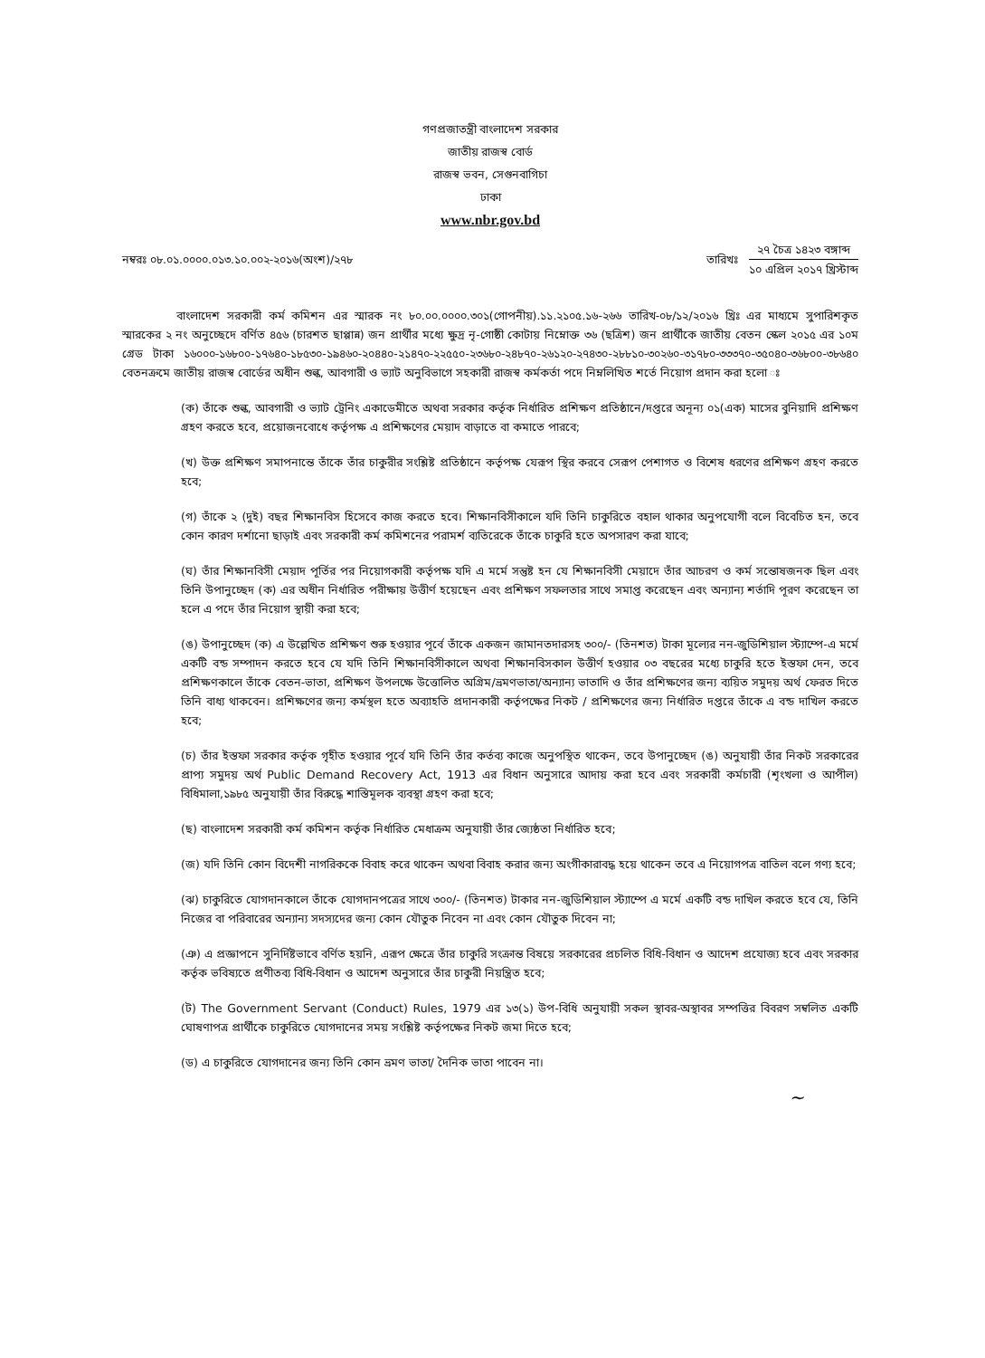গণপ্রজাতন্ত্রী বাংলাদেশ সরকার
জাতীয় রাজস্ব বোর্ড
রাজস্ব ভবন, সেগুনবাগিচা
ঢাকা
www.nbr.gov.bd
নম্বরঃ ০৮.০১.০০০০.০১৩.১০.০০২-২০১৬(অংশ)/২৭৮
তারিখঃ
২৭ চৈত্র ১৪২৩ বঙ্গাব্দ
১০ এপ্রিল ২০১৭ খ্রিস্টাব্দ
বাংলাদেশ সরকারী কর্ম কমিশন এর স্মারক নং ৮০.০০.০০০০.৩০১(গোপনীয়).১১.২১০৫.১৬-২৬৬ তারিখ-০৮/১২/২০১৬ খ্রিঃ এর মাধ্যমে সুপারিশকৃত স্মারকের ২ নং অনুচ্ছেদে বর্ণিত ৪৫৬ (চারশত ছাপ্পান্ন) জন প্রার্থীর মধ্যে ক্ষুদ্র নৃ-গোষ্ঠী কোটায় নিম্নোক্ত ৩৬ (ছত্রিশ) জন প্রার্থীকে জাতীয় বেতন স্কেল ২০১৫ এর ১০ম গ্রেড টাকা ১৬০০০-১৬৮০০-১৭৬৪০-১৮৫৩০-১৯৪৬০-২০৪৪০-২১৪৭০-২২৫৫০-২৩৬৮০-২৪৮৭০-২৬১২০-২৭৪৩০-২৮৮১০-৩০২৬০-৩১৭৮০-৩৩৩৭০-৩৫০৪০-৩৬৮০০-৩৮৬৪০ বেতনক্রমে জাতীয় রাজস্ব বোর্ডের অধীন শুল্ক, আবগারী ও ভ্যাট অনুবিভাগে সহকারী রাজস্ব কর্মকর্তা পদে নিম্নলিখিত শর্তে নিয়োগ প্রদান করা হলো ঃ
(ক) তাঁকে শুল্ক, আবগারী ও ভ্যাট ট্রেনিং একাডেমীতে অথবা সরকার কর্তৃক নির্ধারিত প্রশিক্ষণ প্রতিষ্ঠানে/দপ্তরে অনূন্য ০১(এক) মাসের বুনিয়াদি প্রশিক্ষণ গ্রহণ করতে হবে, প্রয়োজনবোধে কর্তৃপক্ষ এ প্রশিক্ষণের মেয়াদ বাড়াতে বা কমাতে পারবে;
(খ) উক্ত প্রশিক্ষণ সমাপনান্তে তাঁকে তাঁর চাকুরীর সংশ্লিষ্ট প্রতিষ্ঠানে কর্তৃপক্ষ যেরূপ স্থির করবে সেরূপ পেশাগত ও বিশেষ ধরণের প্রশিক্ষণ গ্রহণ করতে হবে;
(গ) তাঁকে ২ (দুই) বছর শিক্ষানবিস হিসেবে কাজ করতে হবে। শিক্ষানবিসীকালে যদি তিনি চাকুরিতে বহাল থাকার অনুপযোগী বলে বিবেচিত হন, তবে কোন কারণ দর্শানো ছাড়াই এবং সরকারী কর্ম কমিশনের পরামর্শ ব্যতিরেকে তাঁকে চাকুরি হতে অপসারণ করা যাবে;
(ঘ) তাঁর শিক্ষানবিসী মেয়াদ পূর্তির পর নিয়োগকারী কর্তৃপক্ষ যদি এ মর্মে সন্তুষ্ট হন যে শিক্ষানবিসী মেয়াদে তাঁর আচরণ ও কর্ম সন্তোষজনক ছিল এবং তিনি উপানুচ্ছেদ (ক) এর অধীন নির্ধারিত পরীক্ষায় উত্তীর্ণ হয়েছেন এবং প্রশিক্ষণ সফলতার সাথে সমাপ্ত করেছেন এবং অন্যান্য শর্তাদি পূরণ করেছেন তা হলে এ পদে তাঁর নিয়োগ স্থায়ী করা হবে;
(ঙ) উপানুচ্ছেদ (ক) এ উল্লেখিত প্রশিক্ষণ শুরু হওয়ার পূর্বে তাঁকে একজন জামানতদারসহ ৩০০/- (তিনশত) টাকা মূল্যের নন-জুডিশিয়াল স্ট্যাম্পে-এ মর্মে একটি বন্ড সম্পাদন করতে হবে যে যদি তিনি শিক্ষানবিসীকালে অথবা শিক্ষানবিসকাল উত্তীর্ণ হওয়ার ০৩ বছরের মধ্যে চাকুরি হতে ইস্তফা দেন, তবে প্রশিক্ষণকালে তাঁকে বেতন-ভাতা, প্রশিক্ষণ উপলক্ষে উত্তোলিত অগ্রিম/ভ্রমণভাতা/অন্যান্য ভাতাদি ও তাঁর প্রশিক্ষণের জন্য ব্যয়িত সমুদয় অর্থ ফেরত দিতে তিনি বাধ্য থাকবেন। প্রশিক্ষণের জন্য কর্মস্থল হতে অব্যাহতি প্রদানকারী কর্তৃপক্ষের নিকট / প্রশিক্ষণের জন্য নির্ধারিত দপ্তরে তাঁকে এ বন্ড দাখিল করতে হবে;
(চ) তাঁর ইস্তফা সরকার কর্তৃক গৃহীত হওয়ার পূর্বে যদি তিনি তাঁর কর্তব্য কাজে অনুপস্থিত থাকেন, তবে উপানুচ্ছেদ (ঙ) অনুযায়ী তাঁর নিকট সরকারের প্রাপ্য সমুদয় অর্থ Public Demand Recovery Act, 1913 এর বিধান অনুসারে আদায় করা হবে এবং সরকারী কর্মচারী (শৃংখলা ও আপীল) বিধিমালা,১৯৮৫ অনুযায়ী তাঁর বিরুদ্ধে শাস্তিমূলক ব্যবস্থা গ্রহণ করা হবে;
(ছ) বাংলাদেশ সরকারী কর্ম কমিশন কর্তৃক নির্ধারিত মেধাক্রম অনুযায়ী তাঁর জ্যেষ্ঠতা নির্ধারিত হবে;
(জ) যদি তিনি কোন বিদেশী নাগরিককে বিবাহ করে থাকেন অথবা বিবাহ করার জন্য অংগীকারাবদ্ধ হয়ে থাকেন তবে এ নিয়োগপত্র বাতিল বলে গণ্য হবে;
(ঝ) চাকুরিতে যোগদানকালে তাঁকে যোগদানপত্রের সাথে ৩০০/- (তিনশত) টাকার নন-জুডিশিয়াল স্ট্যাম্পে এ মর্মে একটি বন্ড দাখিল করতে হবে যে, তিনি নিজের বা পরিবারের অন্যান্য সদস্যদের জন্য কোন যৌতুক নিবেন না এবং কোন যৌতুক দিবেন না;
(ঞ) এ প্রজ্ঞাপনে সুনির্দিষ্টভাবে বর্ণিত হয়নি, এরূপ ক্ষেত্রে তাঁর চাকুরি সংক্রান্ত বিষয়ে সরকারের প্রচলিত বিধি-বিধান ও আদেশ প্রযোজ্য হবে এবং সরকার কর্তৃক ভবিষ্যতে প্রণীতব্য বিধি-বিধান ও আদেশ অনুসারে তাঁর চাকুরী নিয়ন্ত্রিত হবে;
(ট) The Government Servant (Conduct) Rules, 1979 এর ১৩(১) উপ-বিধি অনুযায়ী সকল স্থাবর-অস্থাবর সম্পত্তির বিবরণ সম্বলিত একটি ঘোষণাপত্র প্রার্থীকে চাকুরিতে যোগদানের সময় সংশ্লিষ্ট কর্তৃপক্ষের নিকট জমা দিতে হবে;
(ড) এ চাকুরিতে যোগদানের জন্য তিনি কোন ভ্রমণ ভাতা/ দৈনিক ভাতা পাবেন না।
~